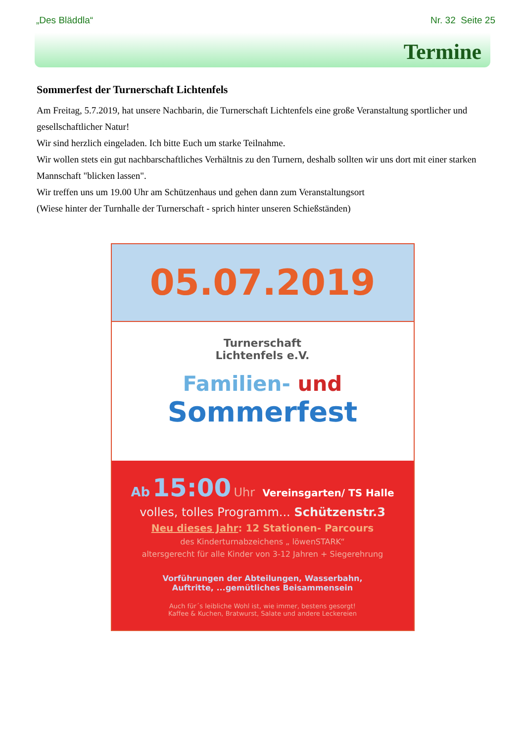„Des Bläddla“Nr. 32 Seite 25
Termine
Sommerfest der Turnerschaft Lichtenfels
Am Freitag, 5.7.2019, hat unsere Nachbarin, die Turnerschaft Lichtenfels eine große Veranstaltung sportlicher und gesellschaftlicher Natur!
Wir sind herzlich eingeladen. Ich bitte Euch um starke Teilnahme.
Wir wollen stets ein gut nachbarschaftliches Verhältnis zu den Turnern, deshalb sollten wir uns dort mit einer starken Mannschaft "blicken lassen".
Wir treffen uns um 19.00 Uhr am Schützenhaus und gehen dann zum Veranstaltungsort
(Wiese hinter der Turnhalle der Turnerschaft - sprich hinter unseren Schießständen)
05.07.2019
Turnerschaft
Lichtenfels e.V.
Familien- und
Sommerfest
Ab 15:00 Uhr Vereinsgarten/ TS Halle
volles, tolles Programm... Schützenstr.3
Neu dieses Jahr: 12 Stationen- Parcours
des Kinderturnabzeichens „ löwenSTARK“
altersgerecht für alle Kinder von 3-12 Jahren + Siegerehrung
Vorführungen der Abteilungen, Wasserbahn,
Auftritte, ...gemütliches Beisammensein
Auch für´s leibliche Wohl ist, wie immer, bestens gesorgt!
Kaffee & Kuchen, Bratwurst, Salate und andere Leckereien